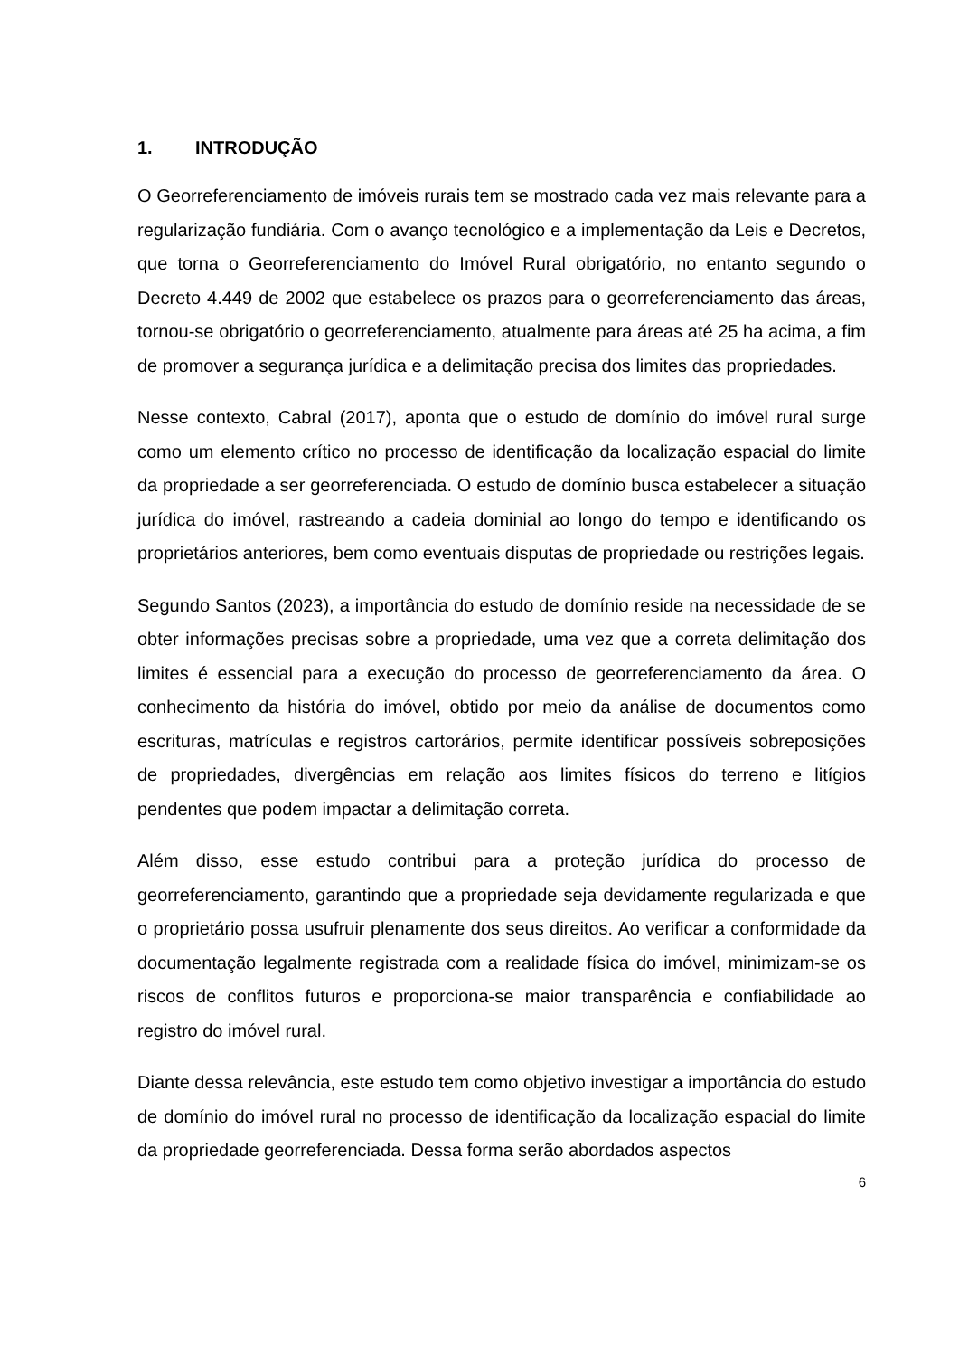1. INTRODUÇÃO
O Georreferenciamento de imóveis rurais tem se mostrado cada vez mais relevante para a regularização fundiária. Com o avanço tecnológico e a implementação da Leis e Decretos, que torna o Georreferenciamento do Imóvel Rural obrigatório, no entanto segundo o Decreto 4.449 de 2002 que estabelece os prazos para o georreferenciamento das áreas, tornou-se obrigatório o georreferenciamento, atualmente para áreas até 25 ha acima, a fim de promover a segurança jurídica e a delimitação precisa dos limites das propriedades.
Nesse contexto, Cabral (2017), aponta que o estudo de domínio do imóvel rural surge como um elemento crítico no processo de identificação da localização espacial do limite da propriedade a ser georreferenciada. O estudo de domínio busca estabelecer a situação jurídica do imóvel, rastreando a cadeia dominial ao longo do tempo e identificando os proprietários anteriores, bem como eventuais disputas de propriedade ou restrições legais.
Segundo Santos (2023), a importância do estudo de domínio reside na necessidade de se obter informações precisas sobre a propriedade, uma vez que a correta delimitação dos limites é essencial para a execução do processo de georreferenciamento da área. O conhecimento da história do imóvel, obtido por meio da análise de documentos como escrituras, matrículas e registros cartorários, permite identificar possíveis sobreposições de propriedades, divergências em relação aos limites físicos do terreno e litígios pendentes que podem impactar a delimitação correta.
Além disso, esse estudo contribui para a proteção jurídica do processo de georreferenciamento, garantindo que a propriedade seja devidamente regularizada e que o proprietário possa usufruir plenamente dos seus direitos. Ao verificar a conformidade da documentação legalmente registrada com a realidade física do imóvel, minimizam-se os riscos de conflitos futuros e proporciona-se maior transparência e confiabilidade ao registro do imóvel rural.
Diante dessa relevância, este estudo tem como objetivo investigar a importância do estudo de domínio do imóvel rural no processo de identificação da localização espacial do limite da propriedade georreferenciada. Dessa forma serão abordados aspectos
6